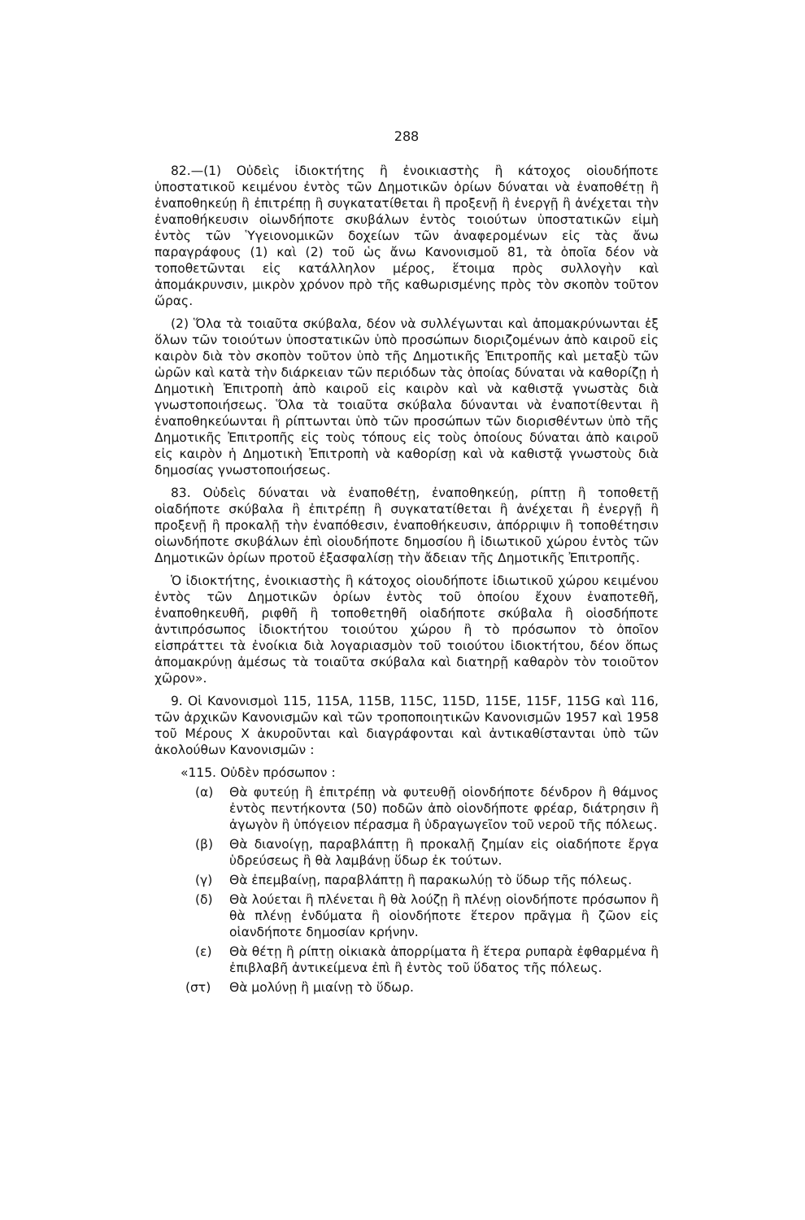288
82.—(1) Οὐδεὶς ἰδιοκτήτης ἢ ἐνοικιαστὴς ἢ κάτοχος οἱουδήποτε ὑποστατικοῦ κειμένου ἐντὸς τῶν Δημοτικῶν ὁρίων δύναται νὰ ἐναποθέτῃ ἢ ἐναποθηκεύῃ ἢ ἐπιτρέπῃ ἢ συγκατατίθεται ἢ προξενῇ ἢ ἐνεργῇ ἢ ἀνέχεται τὴν ἐναποθήκευσιν οἱωνδήποτε σκυβάλων ἐντὸς τοιούτων ὑποστατικῶν εἰμὴ ἐντὸς τῶν Ὑγειονομικῶν δοχείων τῶν ἀναφερομένων εἰς τὰς ἄνω παραγράφους (1) καὶ (2) τοῦ ὡς ἄνω Κανονισμοῦ 81, τὰ ὁποῖα δέον νὰ τοποθετῶνται εἰς κατάλληλον μέρος, ἕτοιμα πρὸς συλλογὴν καὶ ἀπομάκρυνσιν, μικρὸν χρόνον πρὸ τῆς καθωρισμένης πρὸς τὸν σκοπὸν τοῦτον ὥρας.
(2) Ὅλα τὰ τοιαῦτα σκύβαλα, δέον νὰ συλλέγωνται καὶ ἀπομακρύνωνται ἐξ ὅλων τῶν τοιούτων ὑποστατικῶν ὑπὸ προσώπων διοριζομένων ἀπὸ καιροῦ εἰς καιρὸν διὰ τὸν σκοπὸν τοῦτον ὑπὸ τῆς Δημοτικῆς Ἐπιτροπῆς καὶ μεταξὺ τῶν ὡρῶν καὶ κατὰ τὴν διάρκειαν τῶν περιόδων τὰς ὁποίας δύναται νὰ καθορίζῃ ἡ Δημοτικὴ Ἐπιτροπὴ ἀπὸ καιροῦ εἰς καιρὸν καὶ νὰ καθιστᾷ γνωστὰς διὰ γνωστοποιήσεως. Ὅλα τὰ τοιαῦτα σκύβαλα δύνανται νὰ ἐναποτίθενται ἢ ἐναποθηκεύωνται ἢ ρίπτωνται ὑπὸ τῶν προσώπων τῶν διορισθέντων ὑπὸ τῆς Δημοτικῆς Ἐπιτροπῆς εἰς τοὺς τόπους εἰς τοὺς ὁποίους δύναται ἀπὸ καιροῦ εἰς καιρὸν ἡ Δημοτικὴ Ἐπιτροπὴ νὰ καθορίσῃ καὶ νὰ καθιστᾷ γνωστοὺς διὰ δημοσίας γνωστοποιήσεως.
83. Οὐδεὶς δύναται νὰ ἐναποθέτῃ, ἐναποθηκεύῃ, ρίπτῃ ἢ τοποθετῇ οἱαδήποτε σκύβαλα ἢ ἐπιτρέπῃ ἢ συγκατατίθεται ἢ ἀνέχεται ἢ ἐνεργῇ ἢ προξενῇ ἢ προκαλῇ τὴν ἐναπόθεσιν, ἐναποθήκευσιν, ἀπόρριψιν ἢ τοποθέτησιν οἱωνδήποτε σκυβάλων ἐπὶ οἱουδήποτε δημοσίου ἢ ἰδιωτικοῦ χώρου ἐντὸς τῶν Δημοτικῶν ὁρίων προτοῦ ἐξασφαλίσῃ τὴν ἄδειαν τῆς Δημοτικῆς Ἐπιτροπῆς.
Ὁ ἰδιοκτήτης, ἐνοικιαστὴς ἢ κάτοχος οἱουδήποτε ἰδιωτικοῦ χώρου κειμένου ἐντὸς τῶν Δημοτικῶν ὁρίων ἐντὸς τοῦ ὁποίου ἔχουν ἐναποτεθῆ, ἐναποθηκευθῆ, ριφθῆ ἢ τοποθετηθῆ οἱαδήποτε σκύβαλα ἢ οἱοσδήποτε ἀντιπρόσωπος ἰδιοκτήτου τοιούτου χώρου ἢ τὸ πρόσωπον τὸ ὁποῖον εἰσπράττει τὰ ἐνοίκια διὰ λογαριασμὸν τοῦ τοιούτου ἰδιοκτήτου, δέον ὅπως ἀπομακρύνῃ ἀμέσως τὰ τοιαῦτα σκύβαλα καὶ διατηρῇ καθαρὸν τὸν τοιοῦτον χῶρον».
9. Οἱ Κανονισμοὶ 115, 115A, 115B, 115C, 115D, 115E, 115F, 115G καὶ 116, τῶν ἀρχικῶν Κανονισμῶν καὶ τῶν τροποποιητικῶν Κανονισμῶν 1957 καὶ 1958 τοῦ Μέρους X ἀκυροῦνται καὶ διαγράφονται καὶ ἀντικαθίστανται ὑπὸ τῶν ἀκολούθων Κανονισμῶν :
«115. Οὐδὲν πρόσωπον :
(α) Θὰ φυτεύῃ ἢ ἐπιτρέπῃ νὰ φυτευθῇ οἱονδήποτε δένδρον ἢ θάμνος ἐντὸς πεντήκοντα (50) ποδῶν ἀπὸ οἱονδήποτε φρέαρ, διάτρησιν ἢ ἀγωγὸν ἢ ὑπόγειον πέρασμα ἢ ὑδραγωγεῖον τοῦ νεροῦ τῆς πόλεως.
(β) Θὰ διανοίγῃ, παραβλάπτῃ ἢ προκαλῇ ζημίαν εἰς οἱαδήποτε ἔργα ὑδρεύσεως ἢ θὰ λαμβάνῃ ὕδωρ ἐκ τούτων.
(γ) Θὰ ἐπεμβαίνῃ, παραβλάπτῃ ἢ παρακωλύῃ τὸ ὕδωρ τῆς πόλεως.
(δ) Θὰ λούεται ἢ πλένεται ἢ θὰ λούζῃ ἢ πλένῃ οἱονδήποτε πρόσωπον ἢ θὰ πλένῃ ἐνδύματα ἢ οἱονδήποτε ἕτερον πρᾶγμα ἢ ζῶον εἰς οἱανδήποτε δημοσίαν κρήνην.
(ε) Θὰ θέτῃ ἢ ρίπτῃ οἰκιακὰ ἀπορρίματα ἢ ἕτερα ρυπαρὰ ἐφθαρμένα ἢ ἐπιβλαβῆ ἀντικείμενα ἐπὶ ἢ ἐντὸς τοῦ ὕδατος τῆς πόλεως.
(στ) Θὰ μολύνῃ ἢ μιαίνῃ τὸ ὕδωρ.